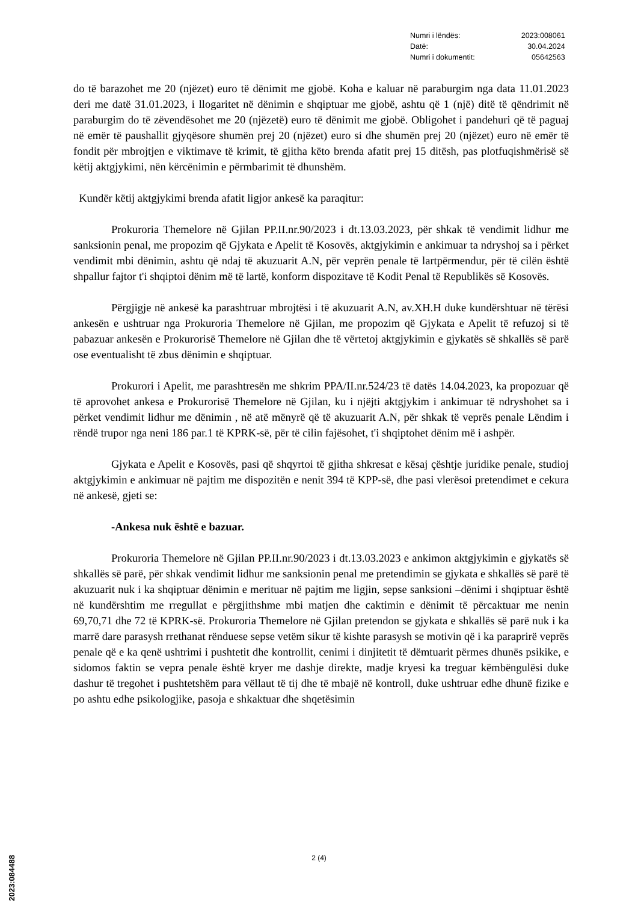| Numri i lëndës: | 2023:008061 |
| Datë: | 30.04.2024 |
| Numri i dokumentit: | 05642563 |
do të barazohet me 20 (njëzet) euro të dënimit me gjobë. Koha e kaluar në paraburgim nga data 11.01.2023 deri me datë 31.01.2023, i llogaritet në dënimin e shqiptuar me gjobë, ashtu që 1 (një) ditë të qëndrimit në paraburgim do të zëvendësohet me 20 (njëzetë) euro të dënimit me gjobë. Obligohet i pandehuri që të paguaj në emër të paushallit gjyqësore shumën prej 20 (njëzet) euro si dhe shumën prej 20 (njëzet) euro në emër të fondit për mbrojtjen e viktimave të krimit, të gjitha këto brenda afatit prej 15 ditësh, pas plotfuqishmërisë së këtij aktgjykimi, nën kërcënimin e përmbarimit të dhunshëm.
Kundër këtij aktgjykimi brenda afatit ligjor ankesë ka paraqitur:
Prokuroria Themelore në Gjilan PP.II.nr.90/2023 i dt.13.03.2023, për shkak të vendimit lidhur me sanksionin penal, me propozim që Gjykata e Apelit të Kosovës, aktgjykimin e ankimuar ta ndryshoj sa i përket vendimit mbi dënimin, ashtu që ndaj të akuzuarit A.N, për veprën penale të lartpërmendur, për të cilën është shpallur fajtor t'i shqiptoi dënim më të lartë, konform dispozitave të Kodit Penal të Republikës së Kosovës.
Përgjigje në ankesë ka parashtruar mbrojtësi i të akuzuarit A.N, av.XH.H duke kundërshtuar në tërësi ankesën e ushtruar nga Prokuroria Themelore në Gjilan, me propozim që Gjykata e Apelit të refuzoj si të pabazuar ankesën e Prokurorisë Themelore në Gjilan dhe të vërtetoj aktgjykimin e gjykatës së shkallës së parë ose eventualisht të zbus dënimin e shqiptuar.
Prokurori i Apelit, me parashtresën me shkrim PPA/II.nr.524/23 të datës 14.04.2023, ka propozuar që të aprovohet ankesa e Prokurorisë Themelore në Gjilan, ku i njëjti aktgjykim i ankimuar të ndryshohet sa i përket vendimit lidhur me dënimin , në atë mënyrë që të akuzuarit A.N, për shkak të veprës penale Lëndim i rëndë trupor nga neni 186 par.1 të KPRK-së, për të cilin fajësohet, t'i shqiptohet dënim më i ashpër.
Gjykata e Apelit e Kosovës, pasi që shqyrtoi të gjitha shkresat e kësaj çështje juridike penale, studioj aktgjykimin e ankimuar në pajtim me dispozitën e nenit 394 të KPP-së, dhe pasi vlerësoi pretendimet e cekura në ankesë, gjeti se:
-Ankesa nuk është e bazuar.
Prokuroria Themelore në Gjilan PP.II.nr.90/2023 i dt.13.03.2023 e ankimon aktgjykimin e gjykatës së shkallës së parë, për shkak vendimit lidhur me sanksionin penal me pretendimin se gjykata e shkallës së parë të akuzuarit nuk i ka shqiptuar dënimin e merituar në pajtim me ligjin, sepse sanksioni –dënimi i shqiptuar është në kundërshtim me rregullat e përgjithshme mbi matjen dhe caktimin e dënimit të përcaktuar me nenin 69,70,71 dhe 72 të KPRK-së. Prokuroria Themelore në Gjilan pretendon se gjykata e shkallës së parë nuk i ka marrë dare parasysh rrethanat rënduese sepse vetëm sikur të kishte parasysh se motivin që i ka paraprirë veprës penale që e ka qenë ushtrimi i pushtetit dhe kontrollit, cenimi i dinjitetit të dëmtuarit përmes dhunës psikike, e sidomos faktin se vepra penale është kryer me dashje direkte, madje kryesi ka treguar këmbëngulësi duke dashur të tregohet i pushtetshëm para vëllaut të tij dhe të mbajë në kontroll, duke ushtruar edhe dhunë fizike e po ashtu edhe psikologjike, pasoja e shkaktuar dhe shqetësimin
2 (4)
2023:084488